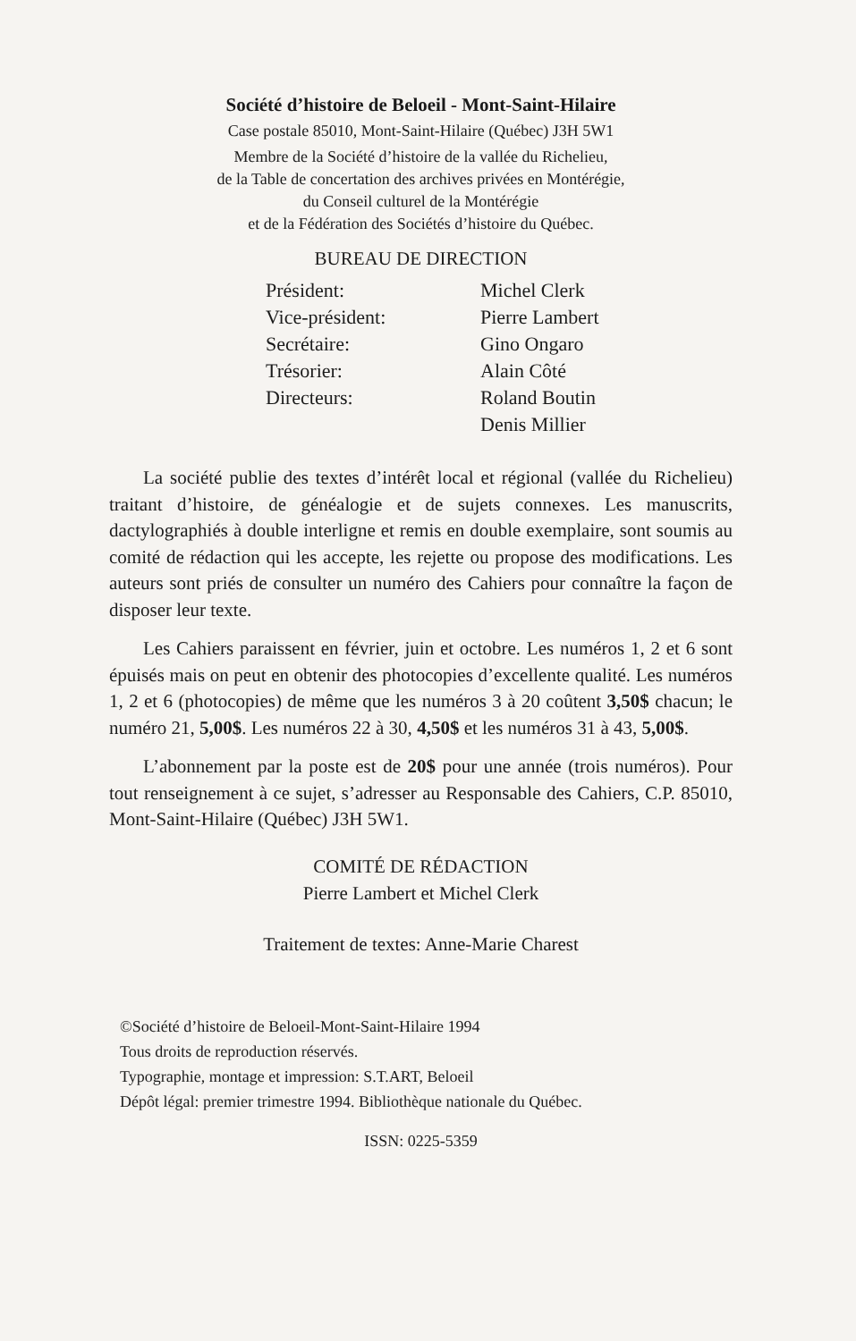Société d’histoire de Beloeil - Mont-Saint-Hilaire
Case postale 85010, Mont-Saint-Hilaire (Québec) J3H 5W1
Membre de la Société d’histoire de la vallée du Richelieu,
de la Table de concertation des archives privées en Montérégie,
du Conseil culturel de la Montérégie
et de la Fédération des Sociétés d’histoire du Québec.
BUREAU DE DIRECTION
| Président: | Michel Clerk |
| Vice-président: | Pierre Lambert |
| Secrétaire: | Gino Ongaro |
| Trésorier: | Alain Côté |
| Directeurs: | Roland Boutin |
| | Denis Millier |
La société publie des textes d’intérêt local et régional (vallée du Richelieu) traitant d’histoire, de généalogie et de sujets connexes. Les manuscrits, dactylographiés à double interligne et remis en double exemplaire, sont soumis au comité de rédaction qui les accepte, les rejette ou propose des modifications. Les auteurs sont priés de consulter un numéro des Cahiers pour connaître la façon de disposer leur texte.
Les Cahiers paraissent en février, juin et octobre. Les numéros 1, 2 et 6 sont épuisés mais on peut en obtenir des photocopies d’excellente qualité. Les numéros 1, 2 et 6 (photocopies) de même que les numéros 3 à 20 coûtent 3,50$ chacun; le numéro 21, 5,00$. Les numéros 22 à 30, 4,50$ et les numéros 31 à 43, 5,00$.
L’abonnement par la poste est de 20$ pour une année (trois numéros). Pour tout renseignement à ce sujet, s’adresser au Responsable des Cahiers, C.P. 85010, Mont-Saint-Hilaire (Québec) J3H 5W1.
COMITÉ DE RÉDACTION
Pierre Lambert et Michel Clerk
Traitement de textes: Anne-Marie Charest
©Société d’histoire de Beloeil-Mont-Saint-Hilaire 1994
Tous droits de reproduction réservés.
Typographie, montage et impression: S.T.ART, Beloeil
Dépôt légal: premier trimestre 1994. Bibliothèque nationale du Québec.
ISSN: 0225-5359